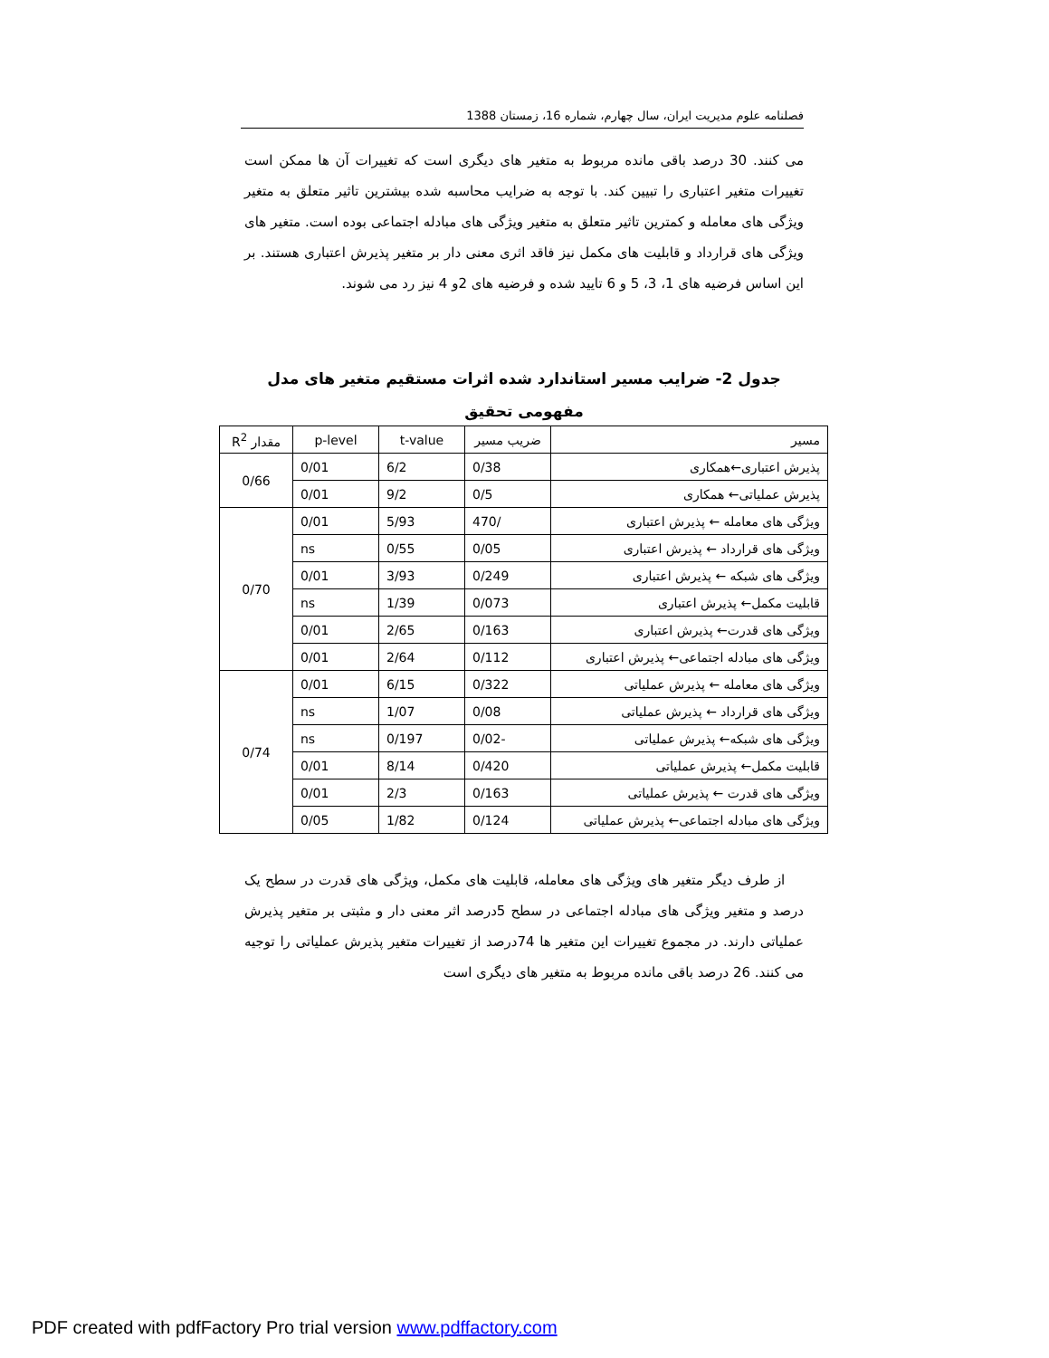فصلنامه علوم مدیریت ایران، سال چهارم، شماره 16، زمستان 1388
می کنند. 30 درصد باقی مانده مربوط به متغیر های دیگری است که تغییرات آن ها ممکن است تغییرات متغیر اعتباری را تبیین کند. با توجه به ضرایب محاسبه شده بیشترین تاثیر متعلق به متغیر ویژگی های معامله و کمترین تاثیر متعلق به متغیر ویژگی های مبادله اجتماعی بوده است. متغیر های ویژگی های قرارداد و قابلیت های مکمل نیز فاقد اثری معنی دار بر متغیر پذیرش اعتباری هستند. بر این اساس فرضیه های 1، 3، 5 و 6 تایید شده و فرضیه های 2و 4 نیز رد می شوند.
جدول 2- ضرایب مسیر استاندارد شده اثرات مستقیم متغیر های مدل مفهومی تحقیق
| مسیر | ضریب مسیر | t-value | p-level | مقدار R<sup>2</sup> |
| --- | --- | --- | --- | --- |
| پذیرش اعتباری←همکاری | 0/38 | 6/2 | 0/01 | 0/66 |
| پذیرش عملیاتی← همکاری | 0/5 | 9/2 | 0/01 | |
| ویژگی های معامله ← پذیرش اعتباری | /470 | 5/93 | 0/01 | 0/70 |
| ویژگی های قرارداد ← پذیرش اعتباری | 0/05 | 0/55 | ns | |
| ویژگی های شبکه ← پذیرش اعتباری | 0/249 | 3/93 | 0/01 | |
| قابلیت مکمل← پذیرش اعتباری | 0/073 | 1/39 | ns | |
| ویژگی های قدرت← پذیرش اعتباری | 0/163 | 2/65 | 0/01 | |
| ویژگی های مبادله اجتماعی← پذیرش اعتباری | 0/112 | 2/64 | 0/01 | |
| ویژگی های معامله ← پذیرش عملیاتی | 0/322 | 6/15 | 0/01 | 0/74 |
| ویژگی های قرارداد ← پذیرش عملیاتی | 0/08 | 1/07 | ns | |
| ویژگی های شبکه← پذیرش عملیاتی | -0/02 | 0/197 | ns | |
| قابلیت مکمل← پذیرش عملیاتی | 0/420 | 8/14 | 0/01 | |
| ویژگی های قدرت ← پذیرش عملیاتی | 0/163 | 2/3 | 0/01 | |
| ویژگی های مبادله اجتماعی← پذیرش عملیاتی | 0/124 | 1/82 | 0/05 | |
از طرف دیگر متغیر های ویژگی های معامله، قابلیت های مکمل، ویژگی های قدرت در سطح یک درصد و متغیر ویژگی های مبادله اجتماعی در سطح 5درصد اثر معنی دار و مثبتی بر متغیر پذیرش عملیاتی دارند. در مجموع تغییرات این متغیر ها 74درصد از تغییرات متغیر پذیرش عملیاتی را توجیه می کنند. 26 درصد باقی مانده مربوط به متغیر های دیگری است
PDF created with pdfFactory Pro trial version www.pdffactory.com